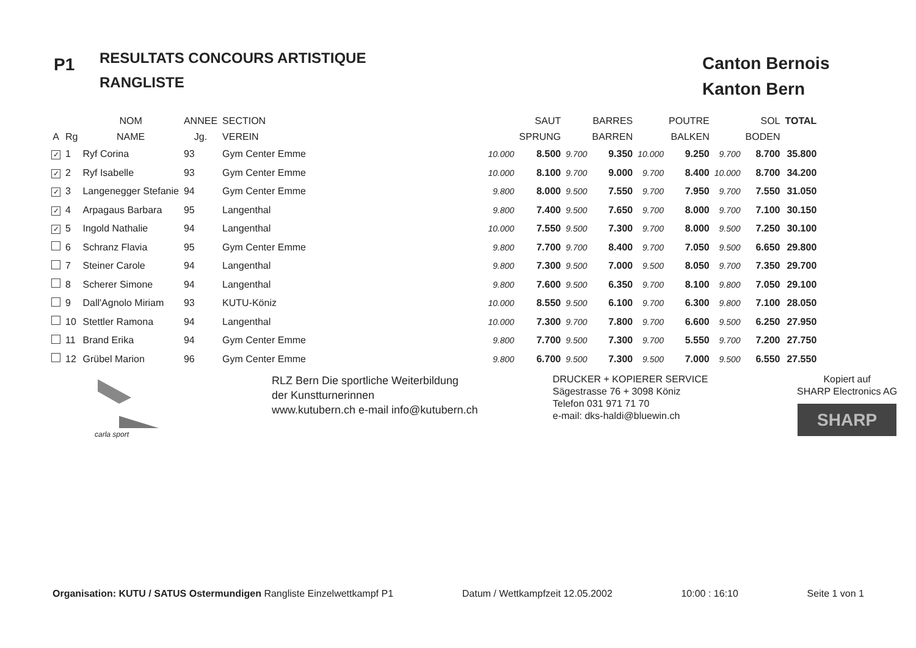P1
RESULTATS CONCOURS ARTISTIQUE
RANGLISTE
Canton Bernois
Kanton Bern
| | | NOM | ANNEE | SECTION | | SAUT | | BARRES | | POUTRE | | SOL | TOTAL |
| --- | --- | --- | --- | --- | --- | --- | --- | --- | --- | --- | --- | --- | --- |
| A | Rg | NAME | Jg. | VEREIN | | SPRUNG | | BARREN | | BALKEN | | BODEN | |
| ✓ | 1 | Ryf Corina | 93 | Gym Center Emme | 10.000 | 8.500 | 9.700 | 9.350 | 10.000 | 9.250 | 9.700 | 8.700 | 35.800 |
| ✓ | 2 | Ryf Isabelle | 93 | Gym Center Emme | 10.000 | 8.100 | 9.700 | 9.000 | 9.700 | 8.400 | 10.000 | 8.700 | 34.200 |
| ✓ | 3 | Langenegger Stefanie | 94 | Gym Center Emme | 9.800 | 8.000 | 9.500 | 7.550 | 9.700 | 7.950 | 9.700 | 7.550 | 31.050 |
| ✓ | 4 | Arpagaus Barbara | 95 | Langenthal | 9.800 | 7.400 | 9.500 | 7.650 | 9.700 | 8.000 | 9.700 | 7.100 | 30.150 |
| ✓ | 5 | Ingold Nathalie | 94 | Langenthal | 10.000 | 7.550 | 9.500 | 7.300 | 9.700 | 8.000 | 9.500 | 7.250 | 30.100 |
| | 6 | Schranz Flavia | 95 | Gym Center Emme | 9.800 | 7.700 | 9.700 | 8.400 | 9.700 | 7.050 | 9.500 | 6.650 | 29.800 |
| | 7 | Steiner Carole | 94 | Langenthal | 9.800 | 7.300 | 9.500 | 7.000 | 9.500 | 8.050 | 9.700 | 7.350 | 29.700 |
| | 8 | Scherer Simone | 94 | Langenthal | 9.800 | 7.600 | 9.500 | 6.350 | 9.700 | 8.100 | 9.800 | 7.050 | 29.100 |
| | 9 | Dall'Agnolo Miriam | 93 | KUTU-Köniz | 10.000 | 8.550 | 9.500 | 6.100 | 9.700 | 6.300 | 9.800 | 7.100 | 28.050 |
| | 10 | Stettler Ramona | 94 | Langenthal | 10.000 | 7.300 | 9.700 | 7.800 | 9.700 | 6.600 | 9.500 | 6.250 | 27.950 |
| | 11 | Brand Erika | 94 | Gym Center Emme | 9.800 | 7.700 | 9.500 | 7.300 | 9.700 | 5.550 | 9.700 | 7.200 | 27.750 |
| | 12 | Grübel Marion | 96 | Gym Center Emme | 9.800 | 6.700 | 9.500 | 7.300 | 9.500 | 7.000 | 9.500 | 6.550 | 27.550 |
carla sport
RLZ Bern Die sportliche Weiterbildung
der Kunstturnerinnen
www.kutubern.ch e-mail info@kutubern.ch
DRUCKER + KOPIERER SERVICE
Sägestrasse 76 + 3098 Köniz
Telefon 031 971 71 70
e-mail: dks-haldi@bluewin.ch
Kopiert auf
SHARP Electronics AG
SHARP
Organisation: KUTU / SATUS Ostermundigen Rangliste Einzelwettkampf P1 Datum / Wettkampfzeit 12.05.2002 10:00 : 16:10 Seite 1 von 1